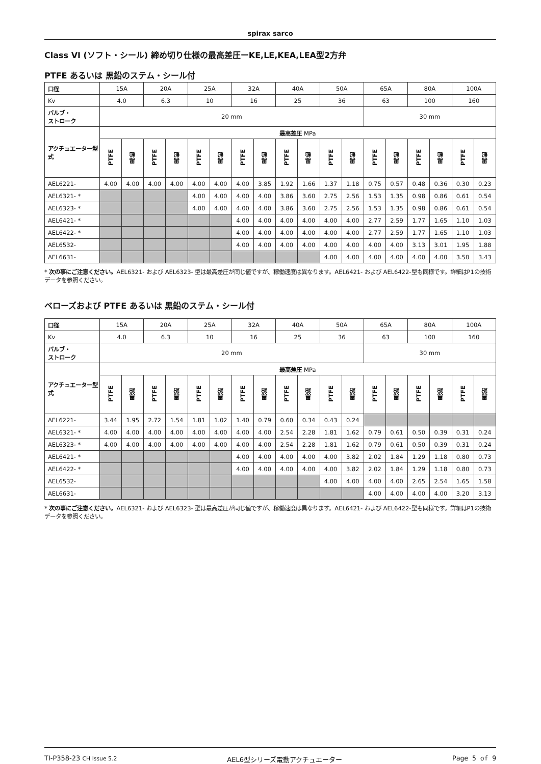spirax sarco
Class VI (ソフト・シール) 締め切り仕様の最高差圧ーKE,LE,KEA,LEA型2方弁
PTFE あるいは 黒鉛のステム・シール付
| 口径 | 15A | | 20A | | 25A | | 32A | | 40A | | 50A | | 65A | | 80A | | 100A | |
| Kv | 4.0 | | 6.3 | | 10 | | 16 | | 25 | | 36 | | 63 | | 100 | | 160 | |
| バルブ・ ストローク | 20 mm | | | | | | | | | | | | 30 mm | | | | | |
| アクチュエーター型式 | 最高差圧 MPa | | | | | | | | | | | | | | | | | |
| | PTFE | 黒鉛 | PTFE | 黒鉛 | PTFE | 黒鉛 | PTFE | 黒鉛 | PTFE | 黒鉛 | PTFE | 黒鉛 | PTFE | 黒鉛 | PTFE | 黒鉛 | PTFE | 黒鉛 |
| AEL6221- | 4.00 | 4.00 | 4.00 | 4.00 | 4.00 | 4.00 | 4.00 | 3.85 | 1.92 | 1.66 | 1.37 | 1.18 | 0.75 | 0.57 | 0.48 | 0.36 | 0.30 | 0.23 |
| AEL6321- * | | | | | 4.00 | 4.00 | 4.00 | 4.00 | 3.86 | 3.60 | 2.75 | 2.56 | 1.53 | 1.35 | 0.98 | 0.86 | 0.61 | 0.54 |
| AEL6323- * | | | | | 4.00 | 4.00 | 4.00 | 4.00 | 3.86 | 3.60 | 2.75 | 2.56 | 1.53 | 1.35 | 0.98 | 0.86 | 0.61 | 0.54 |
| AEL6421- * | | | | | | | 4.00 | 4.00 | 4.00 | 4.00 | 4.00 | 4.00 | 2.77 | 2.59 | 1.77 | 1.65 | 1.10 | 1.03 |
| AEL6422- * | | | | | | | 4.00 | 4.00 | 4.00 | 4.00 | 4.00 | 4.00 | 2.77 | 2.59 | 1.77 | 1.65 | 1.10 | 1.03 |
| AEL6532- | | | | | | | 4.00 | 4.00 | 4.00 | 4.00 | 4.00 | 4.00 | 4.00 | 4.00 | 3.13 | 3.01 | 1.95 | 1.88 |
| AEL6631- | | | | | | | | | | | 4.00 | 4.00 | 4.00 | 4.00 | 4.00 | 4.00 | 3.50 | 3.43 |
* 次の事にご注意ください。AEL6321- および AEL6323- 型は最高差圧が同じ値ですが、稼働速度は異なります。AEL6421- および AEL6422-型も同様です。詳細はP1の技術データを参照ください。
ベローズおよび PTFE あるいは 黒鉛のステム・シール付
| 口径 | 15A | | 20A | | 25A | | 32A | | 40A | | 50A | | 65A | | 80A | | 100A | |
| Kv | 4.0 | | 6.3 | | 10 | | 16 | | 25 | | 36 | | 63 | | 100 | | 160 | |
| バルブ・ ストローク | 20 mm | | | | | | | | | | | | 30 mm | | | | | |
| アクチュエーター型式 | 最高差圧 MPa | | | | | | | | | | | | | | | | | |
| | PTFE | 黒鉛 | PTFE | 黒鉛 | PTFE | 黒鉛 | PTFE | 黒鉛 | PTFE | 黒鉛 | PTFE | 黒鉛 | PTFE | 黒鉛 | PTFE | 黒鉛 | PTFE | 黒鉛 |
| AEL6221- | 3.44 | 1.95 | 2.72 | 1.54 | 1.81 | 1.02 | 1.40 | 0.79 | 0.60 | 0.34 | 0.43 | 0.24 | | | | | | |
| AEL6321- * | 4.00 | 4.00 | 4.00 | 4.00 | 4.00 | 4.00 | 4.00 | 4.00 | 2.54 | 2.28 | 1.81 | 1.62 | 0.79 | 0.61 | 0.50 | 0.39 | 0.31 | 0.24 |
| AEL6323- * | 4.00 | 4.00 | 4.00 | 4.00 | 4.00 | 4.00 | 4.00 | 4.00 | 2.54 | 2.28 | 1.81 | 1.62 | 0.79 | 0.61 | 0.50 | 0.39 | 0.31 | 0.24 |
| AEL6421- * | | | | | | | 4.00 | 4.00 | 4.00 | 4.00 | 4.00 | 3.82 | 2.02 | 1.84 | 1.29 | 1.18 | 0.80 | 0.73 |
| AEL6422- * | | | | | | | 4.00 | 4.00 | 4.00 | 4.00 | 4.00 | 3.82 | 2.02 | 1.84 | 1.29 | 1.18 | 0.80 | 0.73 |
| AEL6532- | | | | | | | | | | | 4.00 | 4.00 | 4.00 | 4.00 | 2.65 | 2.54 | 1.65 | 1.58 |
| AEL6631- | | | | | | | | | | | | | 4.00 | 4.00 | 4.00 | 4.00 | 3.20 | 3.13 |
* 次の事にご注意ください。AEL6321- および AEL6323- 型は最高差圧が同じ値ですが、稼働速度は異なります。AEL6421- および AEL6422-型も同様です。詳細はP1の技術データを参照ください。
TI-P358-23 CH Issue 5.2 AEL6型シリーズ電動アクチュエーター Page 5 of 9